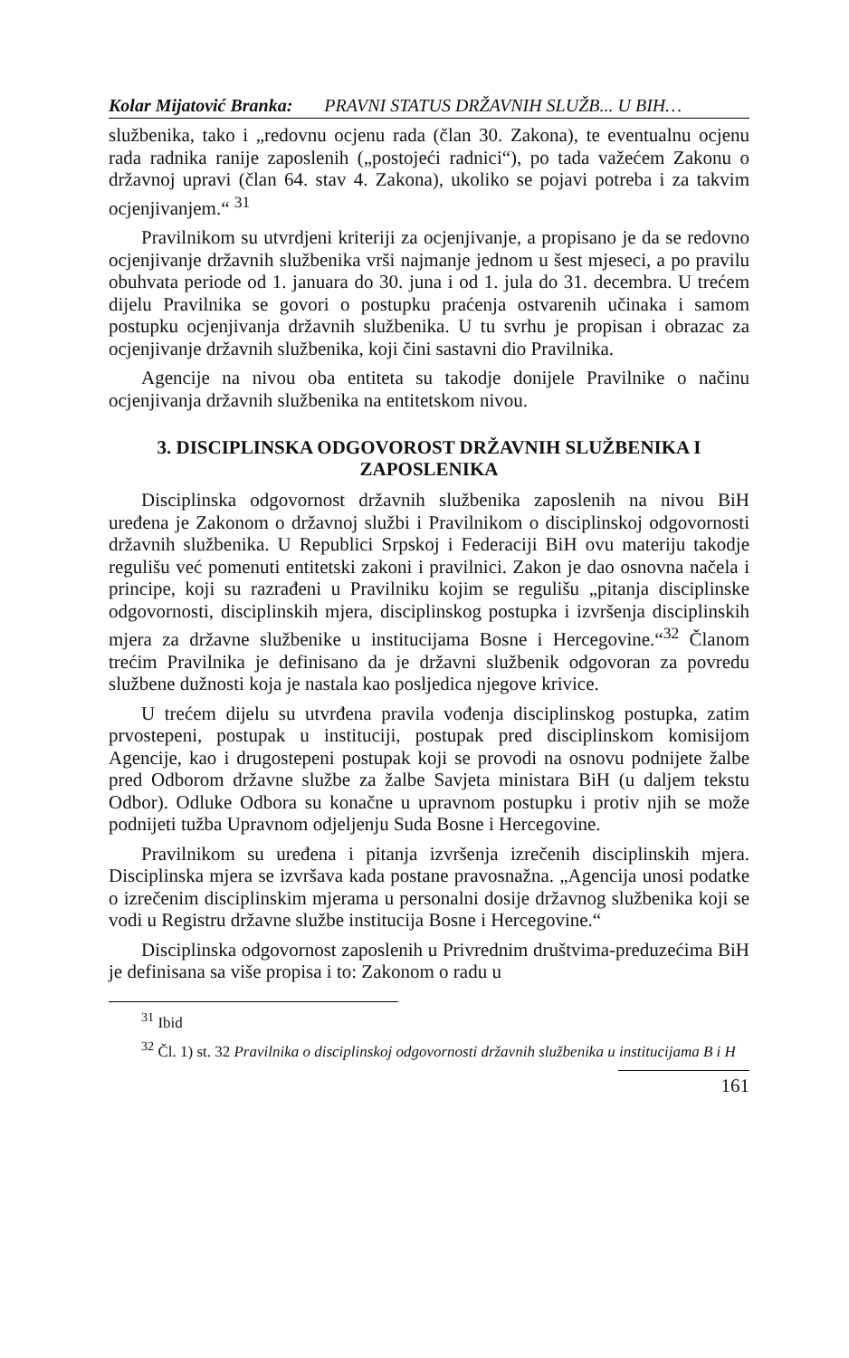Kolar Mijatović Branka: PRAVNI STATUS DRŽAVNIH SLUŽB... U BIH…
službenika, tako i „redovnu ocjenu rada (član 30. Zakona), te eventualnu ocjenu rada radnika ranije zaposlenih („postojeći radnici“), po tada važećem Zakonu o državnoj upravi (član 64. stav 4. Zakona), ukoliko se pojavi potreba i za takvim ocjenjivanjem.“ <sup>31</sup>
Pravilnikom su utvrdjeni kriteriji za ocjenjivanje, a propisano je da se redovno ocjenjivanje državnih službenika vrši najmanje jednom u šest mjeseci, a po pravilu obuhvata periode od 1. januara do 30. juna i od 1. jula do 31. decembra. U trećem dijelu Pravilnika se govori o postupku praćenja ostvarenih učinaka i samom postupku ocjenjivanja državnih službenika. U tu svrhu je propisan i obrazac za ocjenjivanje državnih službenika, koji čini sastavni dio Pravilnika.
Agencije na nivou oba entiteta su takodje donijele Pravilnike o načinu ocjenjivanja državnih službenika na entitetskom nivou.
3. DISCIPLINSKA ODGOVOROST DRŽAVNIH SLUŽBENIKA I ZAPOSLENIKA
Disciplinska odgovornost državnih službenika zaposlenih na nivou BiH uređena je Zakonom o državnoj službi i Pravilnikom o disciplinskoj odgovornosti državnih službenika. U Republici Srpskoj i Federaciji BiH ovu materiju takodje regulišu već pomenuti entitetski zakoni i pravilnici. Zakon je dao osnovna načela i principe, koji su razrađeni u Pravilniku kojim se regulišu „pitanja disciplinske odgovornosti, disciplinskih mjera, disciplinskog postupka i izvršenja disciplinskih mjera za državne službenike u institucijama Bosne i Hercegovine.“<sup>32</sup> Članom trećim Pravilnika je definisano da je državni službenik odgovoran za povredu službene dužnosti koja je nastala kao posljedica njegove krivice.
U trećem dijelu su utvrđena pravila vođenja disciplinskog postupka, zatim prvostepeni, postupak u instituciji, postupak pred disciplinskom komisijom Agencije, kao i drugostepeni postupak koji se provodi na osnovu podnijete žalbe pred Odborom državne službe za žalbe Savjeta ministara BiH (u daljem tekstu Odbor). Odluke Odbora su konačne u upravnom postupku i protiv njih se može podnijeti tužba Upravnom odjeljenju Suda Bosne i Hercegovine.
Pravilnikom su uređena i pitanja izvršenja izrečenih disciplinskih mjera. Disciplinska mjera se izvršava kada postane pravosnažna. „Agencija unosi podatke o izrečenim disciplinskim mjerama u personalni dosije državnog službenika koji se vodi u Registru državne službe institucija Bosne i Hercegovine.“
Disciplinska odgovornost zaposlenih u Privrednim društvima-preduzećima BiH je definisana sa više propisa i to: Zakonom o radu u
<sup>31</sup> Ibid
<sup>32</sup> Čl. 1) st. 32 Pravilnika o disciplinskoj odgovornosti državnih službenika u institucijama B i H
161